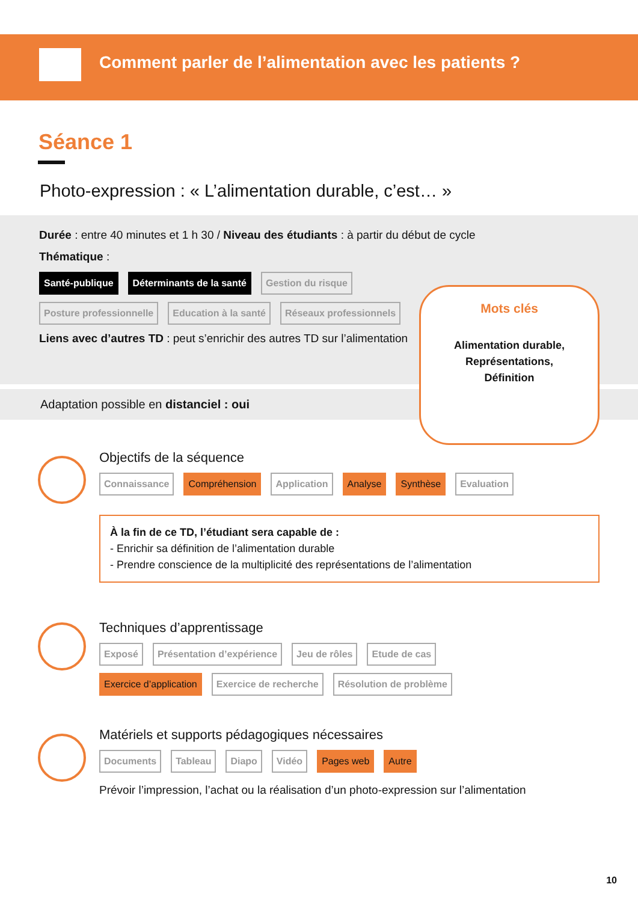Comment parler de l’alimentation avec les patients ?
Séance 1
Photo-expression : « L’alimentation durable, c’est… »
Durée : entre 40 minutes et 1 h 30 / Niveau des étudiants : à partir du début de cycle
Thématique :
Santé-publique Déterminants de la santé Gestion du risque
Posture professionnelle Education à la santé Réseaux professionnels
Liens avec d’autres TD : peut s’enrichir des autres TD sur l’alimentation
Adaptation possible en distanciel : oui
Mots clés
Alimentation durable,
Représentations,
Définition
Objectifs de la séquence
Connaissance Compréhension Application Analyse Synthèse Evaluation
À la fin de ce TD, l’étudiant sera capable de :
- Enrichir sa définition de l’alimentation durable
- Prendre conscience de la multiplicité des représentations de l’alimentation
Techniques d’apprentissage
Exposé Présentation d’expérience Jeu de rôles Etude de cas
Exercice d’application Exercice de recherche Résolution de problème
Matériels et supports pédagogiques nécessaires
Documents Tableau Diapo Vidéo Pages web Autre
Prévoir l’impression, l’achat ou la réalisation d’un photo-expression sur l’alimentation
10